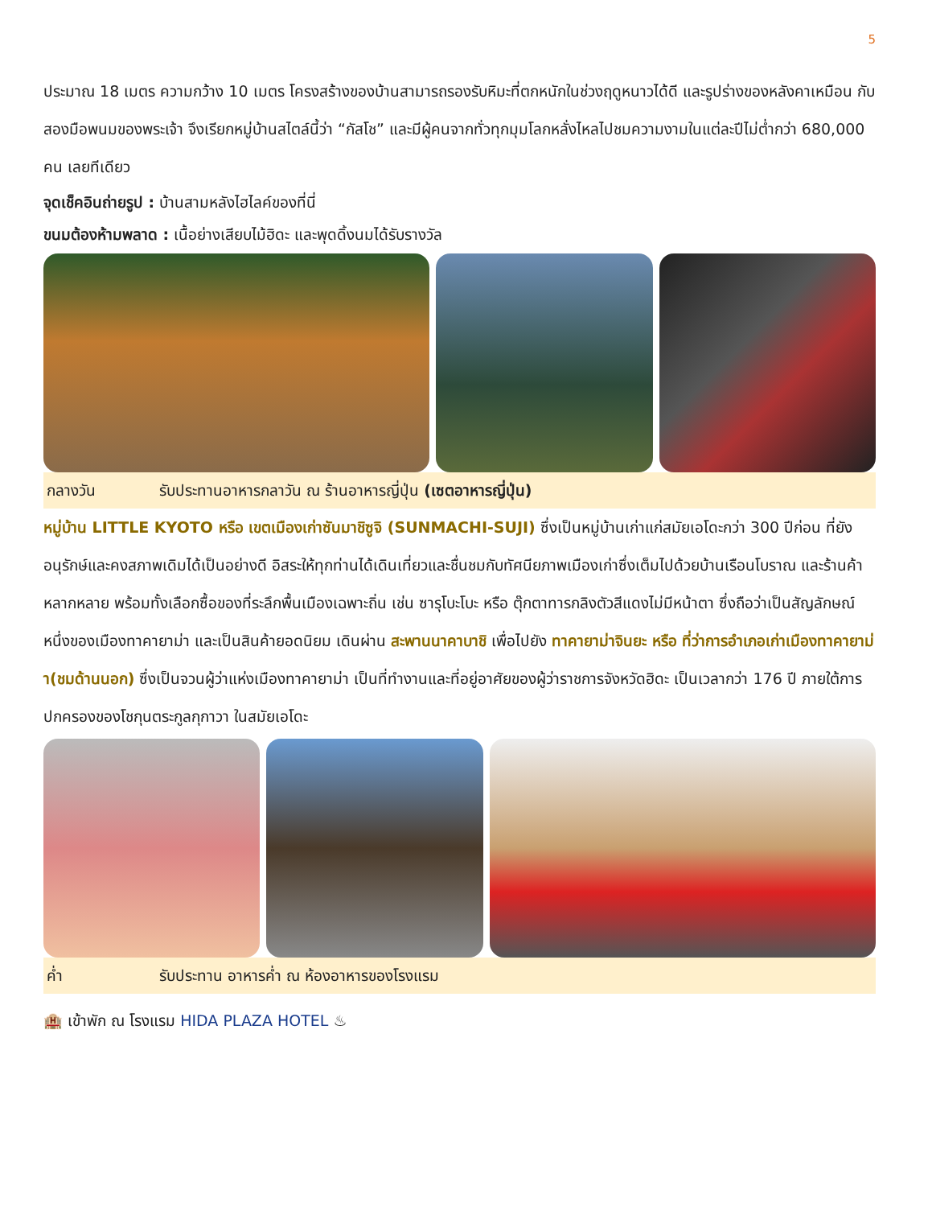5
ประมาณ 18 เมตร ความกว้าง 10 เมตร โครงสร้างของบ้านสามารถรองรับหิมะที่ตกหนักในช่วงฤดูหนาวได้ดี และรูปร่างของหลังคาเหมือน กับสองมือพนมของพระเจ้า จึงเรียกหมู่บ้านสไตล์นี้ว่า “กัสโช” และมีผู้คนจากทั่วทุกมุมโลกหลั่งไหลไปชมความงามในแต่ละปีไม่ต่ำกว่า 680,000 คน เลยทีเดียว
จุดเช็คอินถ่ายรูป : บ้านสามหลังไฮไลค์ของที่นี่
ขนมต้องห้ามพลาด : เนื้อย่างเสียบไม้ฮิดะ และพุดดิ้งนมได้รับรางวัล
กลางวัน รับประทานอาหารกลาวัน ณ ร้านอาหารญี่ปุ่น (เซตอาหารญี่ปุ่น)
หมู่บ้าน LITTLE KYOTO หรือ เขตเมืองเก่าซันมาชิซูจิ (SUNMACHI-SUJI) ซึ่งเป็นหมู่บ้านเก่าแก่สมัยเอโดะกว่า 300 ปีก่อน ที่ยังอนุรักษ์และคงสภาพเดิมได้เป็นอย่างดี อิสระให้ทุกท่านได้เดินเที่ยวและชื่นชมกับทัศนียภาพเมืองเก่าซึ่งเต็มไปด้วยบ้านเรือนโบราณ และร้านค้าหลากหลาย พร้อมทั้งเลือกซื้อของที่ระลึกพื้นเมืองเฉพาะถิ่น เช่น ซารุโบะโบะ หรือ ตุ๊กตาทารกลิงตัวสีแดงไม่มีหน้าตา ซึ่งถือว่าเป็นสัญลักษณ์หนึ่งของเมืองทาคายาม่า และเป็นสินค้ายอดนิยม เดินผ่าน สะพานนาคาบาชิ เพื่อไปยัง ทาคายาม่าจินยะ หรือ ที่ว่าการอำเภอเก่าเมืองทาคายาม่า(ชมด้านนอก) ซึ่งเป็นจวนผู้ว่าแห่งเมืองทาคายาม่า เป็นที่ทำงานและที่อยู่อาศัยของผู้ว่าราชการจังหวัดฮิดะ เป็นเวลากว่า 176 ปี ภายใต้การปกครองของโชกุนตระกูลกุกาวา ในสมัยเอโดะ
ค่ำ รับประทาน อาหารค่ำ ณ ห้องอาหารของโรงแรม
🏨 เข้าพัก ณ โรงแรม HIDA PLAZA HOTEL ♨